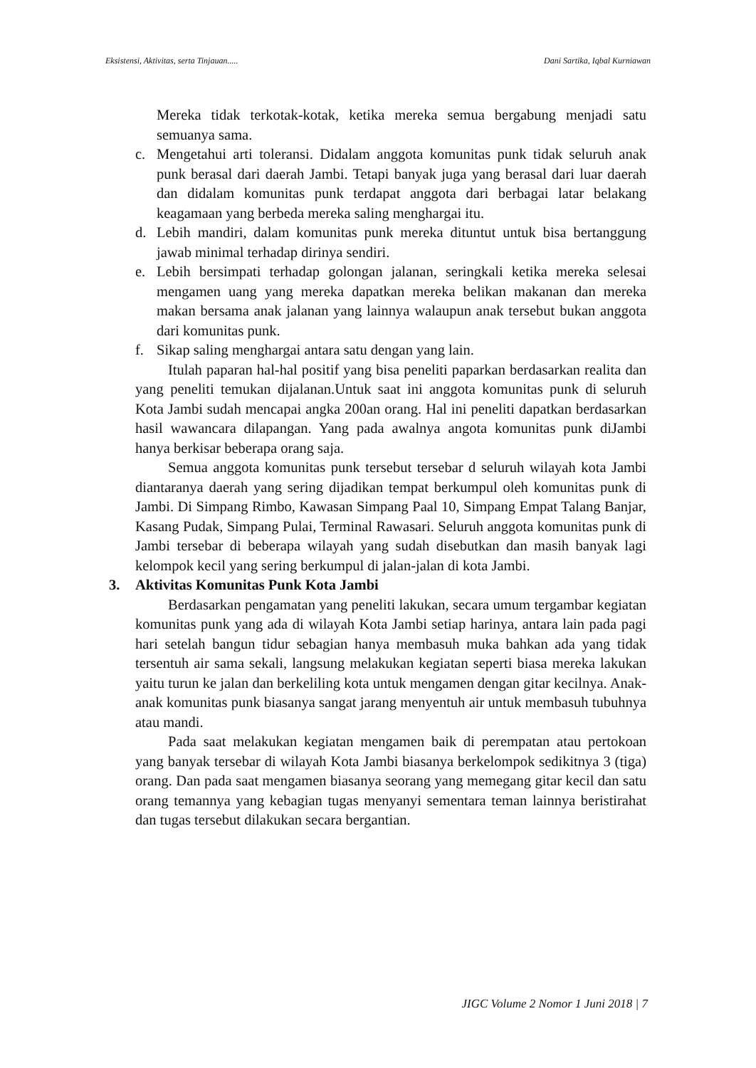Eksistensi, Aktivitas, serta Tinjauan..... Dani Sartika, Iqbal Kurniawan
Mereka tidak terkotak-kotak, ketika mereka semua bergabung menjadi satu semuanya sama.
c. Mengetahui arti toleransi. Didalam anggota komunitas punk tidak seluruh anak punk berasal dari daerah Jambi. Tetapi banyak juga yang berasal dari luar daerah dan didalam komunitas punk terdapat anggota dari berbagai latar belakang keagamaan yang berbeda mereka saling menghargai itu.
d. Lebih mandiri, dalam komunitas punk mereka dituntut untuk bisa bertanggung jawab minimal terhadap dirinya sendiri.
e. Lebih bersimpati terhadap golongan jalanan, seringkali ketika mereka selesai mengamen uang yang mereka dapatkan mereka belikan makanan dan mereka makan bersama anak jalanan yang lainnya walaupun anak tersebut bukan anggota dari komunitas punk.
f. Sikap saling menghargai antara satu dengan yang lain.
Itulah paparan hal-hal positif yang bisa peneliti paparkan berdasarkan realita dan yang peneliti temukan dijalanan.Untuk saat ini anggota komunitas punk di seluruh Kota Jambi sudah mencapai angka 200an orang. Hal ini peneliti dapatkan berdasarkan hasil wawancara dilapangan. Yang pada awalnya angota komunitas punk diJambi hanya berkisar beberapa orang saja.
Semua anggota komunitas punk tersebut tersebar d seluruh wilayah kota Jambi diantaranya daerah yang sering dijadikan tempat berkumpul oleh komunitas punk di Jambi. Di Simpang Rimbo, Kawasan Simpang Paal 10, Simpang Empat Talang Banjar, Kasang Pudak, Simpang Pulai, Terminal Rawasari. Seluruh anggota komunitas punk di Jambi tersebar di beberapa wilayah yang sudah disebutkan dan masih banyak lagi kelompok kecil yang sering berkumpul di jalan-jalan di kota Jambi.
3. Aktivitas Komunitas Punk Kota Jambi
Berdasarkan pengamatan yang peneliti lakukan, secara umum tergambar kegiatan komunitas punk yang ada di wilayah Kota Jambi setiap harinya, antara lain pada pagi hari setelah bangun tidur sebagian hanya membasuh muka bahkan ada yang tidak tersentuh air sama sekali, langsung melakukan kegiatan seperti biasa mereka lakukan yaitu turun ke jalan dan berkeliling kota untuk mengamen dengan gitar kecilnya. Anak-anak komunitas punk biasanya sangat jarang menyentuh air untuk membasuh tubuhnya atau mandi.
Pada saat melakukan kegiatan mengamen baik di perempatan atau pertokoan yang banyak tersebar di wilayah Kota Jambi biasanya berkelompok sedikitnya 3 (tiga) orang. Dan pada saat mengamen biasanya seorang yang memegang gitar kecil dan satu orang temannya yang kebagian tugas menyanyi sementara teman lainnya beristirahat dan tugas tersebut dilakukan secara bergantian.
JIGC Volume 2 Nomor 1 Juni 2018 | 7